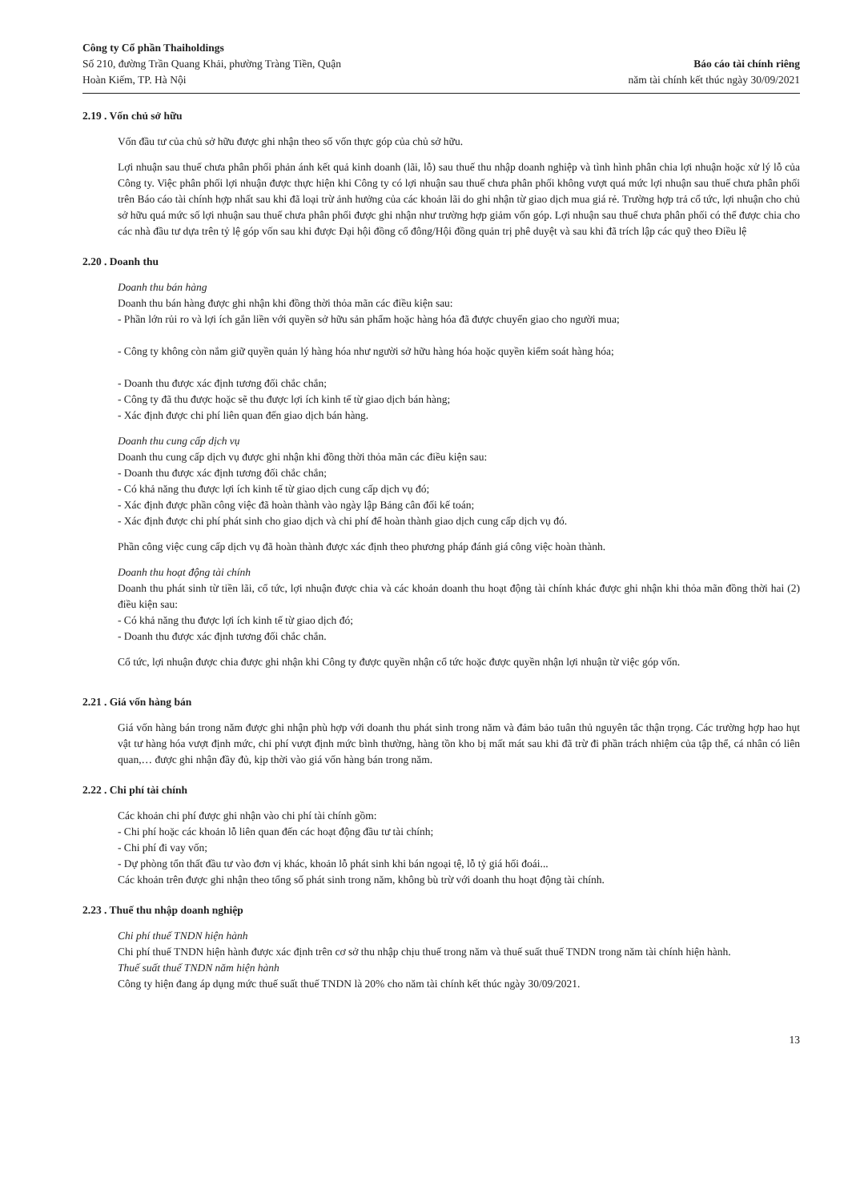Công ty Cổ phần Thaiholdings
Số 210, đường Trần Quang Khải, phường Tràng Tiền, Quận
Hoàn Kiếm, TP. Hà Nội
Báo cáo tài chính riêng
năm tài chính kết thúc ngày 30/09/2021
2.19 . Vốn chủ sở hữu
Vốn đầu tư của chủ sở hữu được ghi nhận theo số vốn thực góp của chủ sở hữu.
Lợi nhuận sau thuế chưa phân phối phản ánh kết quả kinh doanh (lãi, lỗ) sau thuế thu nhập doanh nghiệp và tình hình phân chia lợi nhuận hoặc xử lý lỗ của Công ty. Việc phân phối lợi nhuận được thực hiện khi Công ty có lợi nhuận sau thuế chưa phân phối không vượt quá mức lợi nhuận sau thuế chưa phân phối trên Báo cáo tài chính hợp nhất sau khi đã loại trừ ảnh hưởng của các khoản lãi do ghi nhận từ giao dịch mua giá rẻ. Trường hợp trả cổ tức, lợi nhuận cho chủ sở hữu quá mức số lợi nhuận sau thuế chưa phân phối được ghi nhận như trường hợp giảm vốn góp. Lợi nhuận sau thuế chưa phân phối có thể được chia cho các nhà đầu tư dựa trên tỷ lệ góp vốn sau khi được Đại hội đồng cổ đông/Hội đồng quản trị phê duyệt và sau khi đã trích lập các quỹ theo Điều lệ
2.20 . Doanh thu
Doanh thu bán hàng
Doanh thu bán hàng được ghi nhận khi đồng thời thỏa mãn các điều kiện sau:
- Phần lớn rủi ro và lợi ích gắn liền với quyền sở hữu sản phẩm hoặc hàng hóa đã được chuyển giao cho người mua;
- Công ty không còn nắm giữ quyền quản lý hàng hóa như người sở hữu hàng hóa hoặc quyền kiểm soát hàng hóa;
- Doanh thu được xác định tương đối chắc chắn;
- Công ty đã thu được hoặc sẽ thu được lợi ích kinh tế từ giao dịch bán hàng;
- Xác định được chi phí liên quan đến giao dịch bán hàng.
Doanh thu cung cấp dịch vụ
Doanh thu cung cấp dịch vụ được ghi nhận khi đồng thời thỏa mãn các điều kiện sau:
- Doanh thu được xác định tương đối chắc chắn;
- Có khả năng thu được lợi ích kinh tế từ giao dịch cung cấp dịch vụ đó;
- Xác định được phần công việc đã hoàn thành vào ngày lập Bảng cân đối kế toán;
- Xác định được chi phí phát sinh cho giao dịch và chi phí để hoàn thành giao dịch cung cấp dịch vụ đó.
Phần công việc cung cấp dịch vụ đã hoàn thành được xác định theo phương pháp đánh giá công việc hoàn thành.
Doanh thu hoạt động tài chính
Doanh thu phát sinh từ tiền lãi, cổ tức, lợi nhuận được chia và các khoản doanh thu hoạt động tài chính khác được ghi nhận khi thỏa mãn đồng thời hai (2) điều kiện sau:
- Có khả năng thu được lợi ích kinh tế từ giao dịch đó;
- Doanh thu được xác định tương đối chắc chắn.
Cổ tức, lợi nhuận được chia được ghi nhận khi Công ty được quyền nhận cổ tức hoặc được quyền nhận lợi nhuận từ việc góp vốn.
2.21 . Giá vốn hàng bán
Giá vốn hàng bán trong năm được ghi nhận phù hợp với doanh thu phát sinh trong năm và đảm bảo tuân thủ nguyên tắc thận trọng. Các trường hợp hao hụt vật tư hàng hóa vượt định mức, chi phí vượt định mức bình thường, hàng tồn kho bị mất mát sau khi đã trừ đi phần trách nhiệm của tập thể, cá nhân có liên quan,… được ghi nhận đầy đủ, kịp thời vào giá vốn hàng bán trong năm.
2.22 . Chi phí tài chính
Các khoản chi phí được ghi nhận vào chi phí tài chính gồm:
- Chi phí hoặc các khoản lỗ liên quan đến các hoạt động đầu tư tài chính;
- Chi phí đi vay vốn;
- Dự phòng tổn thất đầu tư vào đơn vị khác, khoản lỗ phát sinh khi bán ngoại tệ, lỗ tỷ giá hối đoái...
Các khoản trên được ghi nhận theo tổng số phát sinh trong năm, không bù trừ với doanh thu hoạt động tài chính.
2.23 . Thuế thu nhập doanh nghiệp
Chi phí thuế TNDN hiện hành
Chi phí thuế TNDN hiện hành được xác định trên cơ sở thu nhập chịu thuế trong năm và thuế suất thuế TNDN trong năm tài chính hiện hành.
Thuế suất thuế TNDN năm hiện hành
Công ty hiện đang áp dụng mức thuế suất thuế TNDN là 20% cho năm tài chính kết thúc ngày 30/09/2021.
13